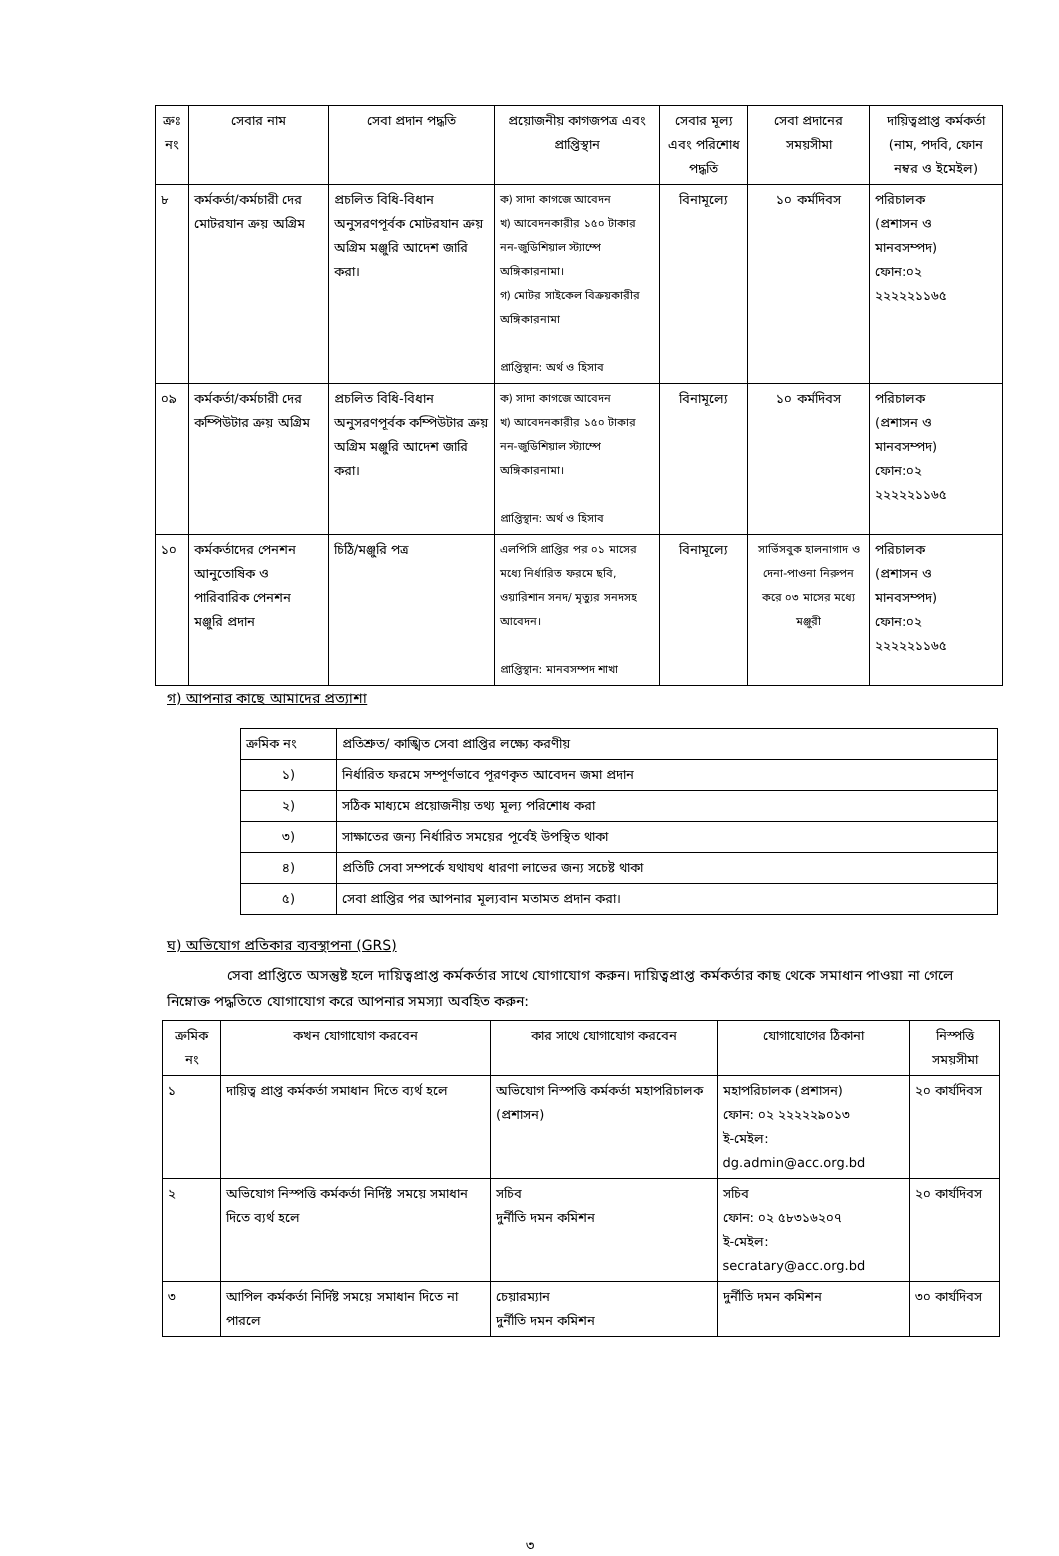| ক্রঃ নং | সেবার নাম | সেবা প্রদান পদ্ধতি | প্রয়োজনীয় কাগজপত্র এবং প্রাপ্তিস্থান | সেবার মূল্য এবং পরিশোধ পদ্ধতি | সেবা প্রদানের সময়সীমা | দায়িত্বপ্রাপ্ত কর্মকর্তা (নাম, পদবি, ফোন নম্বর ও ইমেইল) |
| --- | --- | --- | --- | --- | --- | --- |
| ৮ | কর্মকর্তা/কর্মচারী দের মোটরযান ক্রয় অগ্রিম | প্রচলিত বিধি-বিধান অনুসরণপূর্বক মোটরযান ক্রয় অগ্রিম মঞ্জুরি আদেশ জারি করা। | ক) সাদা কাগজে আবেদন খ) আবেদনকারীর ১৫০ টাকার নন-জুডিশিয়াল স্ট্যাম্পে অঙ্গিকারনামা। গ) মোটর সাইকেল বিক্রয়কারীর অঙ্গিকারনামা প্রাপ্তিস্থান: অর্থ ও হিসাব | বিনামূল্যে | ১০ কর্মদিবস | পরিচালক (প্রশাসন ও মানবসম্পদ) ফোন:০২ ২২২২২১১৬৫ |
| ০৯ | কর্মকর্তা/কর্মচারী দের কম্পিউটার ক্রয় অগ্রিম | প্রচলিত বিধি-বিধান অনুসরণপূর্বক কম্পিউটার ক্রয় অগ্রিম মঞ্জুরি আদেশ জারি করা। | ক) সাদা কাগজে আবেদন খ) আবেদনকারীর ১৫০ টাকার নন-জুডিশিয়াল স্ট্যাম্পে অঙ্গিকারনামা। প্রাপ্তিস্থান: অর্থ ও হিসাব | বিনামূল্যে | ১০ কর্মদিবস | পরিচালক (প্রশাসন ও মানবসম্পদ) ফোন:০২ ২২২২২১১৬৫ |
| ১০ | কর্মকর্তাদের পেনশন আনুতোষিক ও পারিবারিক পেনশন মঞ্জুরি প্রদান | চিঠি/মঞ্জুরি পত্র | এলপিসি প্রাপ্তির পর ০১ মাসের মধ্যে নির্ধারিত ফরমে ছবি, ওয়ারিশান সনদ/ মৃত্যুর সনদসহ আবেদন। প্রাপ্তিস্থান: মানবসম্পদ শাখা | বিনামূল্যে | সার্ভিসবুক হালনাগাদ ও দেনা-পাওনা নিরুপন করে ০৩ মাসের মধ্যে মঞ্জুরী | পরিচালক (প্রশাসন ও মানবসম্পদ) ফোন:০২ ২২২২২১১৬৫ |
গ) আপনার কাছে আমাদের প্রত্যাশা
| ক্রমিক নং | প্রতিশ্রুত/ কাঙ্খিত সেবা প্রাপ্তির লক্ষ্যে করণীয় |
| ১) | নির্ধারিত ফরমে সম্পূর্ণভাবে পূরণকৃত আবেদন জমা প্রদান |
| ২) | সঠিক মাধ্যমে প্রয়োজনীয় তথ্য মূল্য পরিশোধ করা |
| ৩) | সাক্ষাতের জন্য নির্ধারিত সময়ের পূর্বেই উপস্থিত থাকা |
| ৪) | প্রতিটি সেবা সম্পর্কে যথাযথ ধারণা লাভের জন্য সচেষ্ট থাকা |
| ৫) | সেবা প্রাপ্তির পর আপনার মূল্যবান মতামত প্রদান করা। |
ঘ) অভিযোগ প্রতিকার ব্যবস্থাপনা (GRS)
সেবা প্রাপ্তিতে অসন্তুষ্ট হলে দায়িত্বপ্রাপ্ত কর্মকর্তার সাথে যোগাযোগ করুন। দায়িত্বপ্রাপ্ত কর্মকর্তার কাছ থেকে সমাধান পাওয়া না গেলে নিম্নোক্ত পদ্ধতিতে যোগাযোগ করে আপনার সমস্যা অবহিত করুন:
| ক্রমিক নং | কখন যোগাযোগ করবেন | কার সাথে যোগাযোগ করবেন | যোগাযোগের ঠিকানা | নিস্পত্তি সময়সীমা |
| --- | --- | --- | --- | --- |
| ১ | দায়িত্ব প্রাপ্ত কর্মকর্তা সমাধান দিতে ব্যর্থ হলে | অভিযোগ নিস্পত্তি কর্মকর্তা মহাপরিচালক (প্রশাসন) | মহাপরিচালক (প্রশাসন) ফোন: ০২ ২২২২২৯০১৩ ই-মেইল: dg.admin@acc.org.bd | ২০ কার্যদিবস |
| ২ | অভিযোগ নিস্পত্তি কর্মকর্তা নির্দিষ্ট সময়ে সমাধান দিতে ব্যর্থ হলে | সচিব দুর্নীতি দমন কমিশন | সচিব ফোন: ০২ ৫৮৩১৬২০৭ ই-মেইল: secratary@acc.org.bd | ২০ কার্যদিবস |
| ৩ | আপিল কর্মকর্তা নির্দিষ্ট সময়ে সমাধান দিতে না পারলে | চেয়ারম্যান দুর্নীতি দমন কমিশন | দুর্নীতি দমন কমিশন | ৩০ কার্যদিবস |
৩